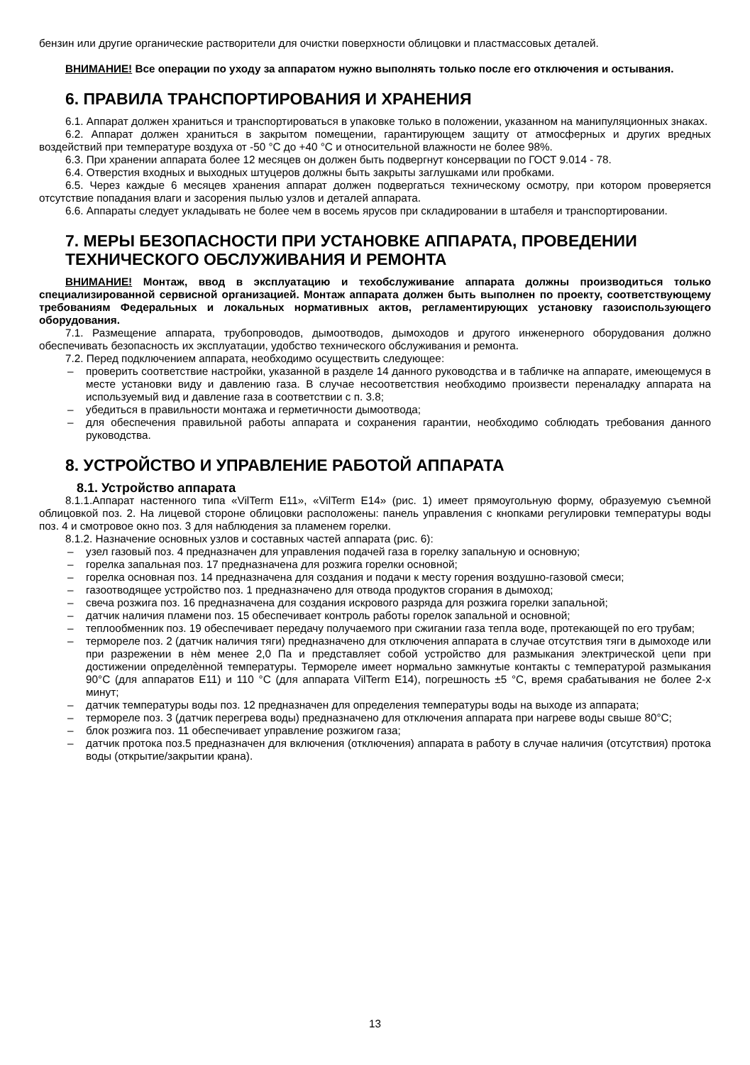бензин или другие органические растворители для очистки поверхности облицовки и пластмассовых деталей.
ВНИМАНИЕ! Все операции по уходу за аппаратом нужно выполнять только после его отключения и остывания.
6. ПРАВИЛА ТРАНСПОРТИРОВАНИЯ И ХРАНЕНИЯ
6.1. Аппарат должен храниться и транспортироваться в упаковке только в положении, указанном на манипуляционных знаках.
6.2. Аппарат должен храниться в закрытом помещении, гарантирующем защиту от атмосферных и других вредных воздействий при температуре воздуха от -50 °С до +40 °С и относительной влажности не более 98%.
6.3. При хранении аппарата более 12 месяцев он должен быть подвергнут консервации по ГОСТ 9.014 - 78.
6.4. Отверстия входных и выходных штуцеров должны быть закрыты заглушками или пробками.
6.5. Через каждые 6 месяцев хранения аппарат должен подвергаться техническому осмотру, при котором проверяется отсутствие попадания влаги и засорения пылью узлов и деталей аппарата.
6.6. Аппараты следует укладывать не более чем в восемь ярусов при складировании в штабеля и транспортировании.
7. МЕРЫ БЕЗОПАСНОСТИ ПРИ УСТАНОВКЕ АППАРАТА, ПРОВЕДЕНИИ ТЕХНИЧЕСКОГО ОБСЛУЖИВАНИЯ И РЕМОНТА
ВНИМАНИЕ! Монтаж, ввод в эксплуатацию и техобслуживание аппарата должны производиться только специализированной сервисной организацией. Монтаж аппарата должен быть выполнен по проекту, соответствующему требованиям Федеральных и локальных нормативных актов, регламентирующих установку газоиспользующего оборудования.
7.1. Размещение аппарата, трубопроводов, дымоотводов, дымоходов и другого инженерного оборудования должно обеспечивать безопасность их эксплуатации, удобство технического обслуживания и ремонта.
7.2. Перед подключением аппарата, необходимо осуществить следующее:
– проверить соответствие настройки, указанной в разделе 14 данного руководства и в табличке на аппарате, имеющемуся в месте установки виду и давлению газа. В случае несоответствия необходимо произвести переналадку аппарата на используемый вид и давление газа в соответствии с п. 3.8;
– убедиться в правильности монтажа и герметичности дымоотвода;
– для обеспечения правильной работы аппарата и сохранения гарантии, необходимо соблюдать требования данного руководства.
8. УСТРОЙСТВО И УПРАВЛЕНИЕ РАБОТОЙ АППАРАТА
8.1. Устройство аппарата
8.1.1.Аппарат настенного типа «VilTerm E11», «VilTerm E14» (рис. 1) имеет прямоугольную форму, образуемую съемной облицовкой поз. 2. На лицевой стороне облицовки расположены: панель управления с кнопками регулировки температуры воды поз. 4 и смотровое окно поз. 3 для наблюдения за пламенем горелки.
8.1.2. Назначение основных узлов и составных частей аппарата (рис. 6):
– узел газовый поз. 4 предназначен для управления подачей газа в горелку запальную и основную;
– горелка запальная поз. 17 предназначена для розжига горелки основной;
– горелка основная поз. 14 предназначена для создания и подачи к месту горения воздушно-газовой смеси;
– газоотводящее устройство поз. 1 предназначено для отвода продуктов сгорания в дымоход;
– свеча розжига поз. 16 предназначена для создания искрового разряда для розжига горелки запальной;
– датчик наличия пламени поз. 15 обеспечивает контроль работы горелок запальной и основной;
– теплообменник поз. 19 обеспечивает передачу получаемого при сжигании газа тепла воде, протекающей по его трубам;
– термореле поз. 2 (датчик наличия тяги) предназначено для отключения аппарата в случае отсутствия тяги в дымоходе или при разрежении в нѐм менее 2,0 Па и представляет собой устройство для размыкания электрической цепи при достижении определѐнной температуры. Термореле имеет нормально замкнутые контакты с температурой размыкания 90°С (для аппаратов E11) и 110 °С (для аппарата VilTerm E14), погрешность ±5 °С, время срабатывания не более 2-х минут;
– датчик температуры воды поз. 12 предназначен для определения температуры воды на выходе из аппарата;
– термореле поз. 3 (датчик перегрева воды) предназначено для отключения аппарата при нагреве воды свыше 80°С;
– блок розжига поз. 11 обеспечивает управление розжигом газа;
– датчик протока поз.5 предназначен для включения (отключения) аппарата в работу в случае наличия (отсутствия) протока воды (открытие/закрытии крана).
13